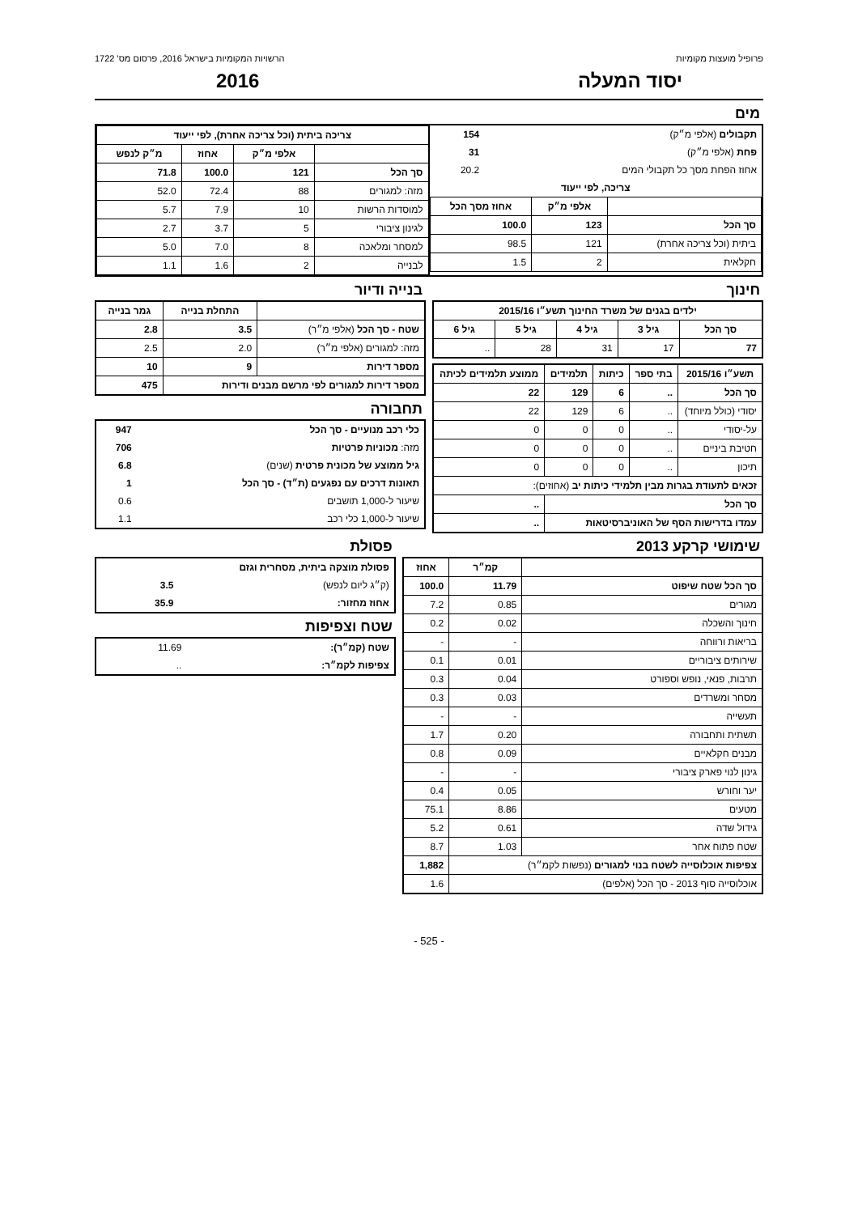פרופיל מועצות מקומיות הרשויות המקומיות בישראל 2016, פרסום מס' 1722
יסוד המעלה 2016
מים
| תקבולים (אלפי מ״ק) | 154 |
| פחת (אלפי מ״ק) | 31 |
| אחוז הפחת מסך כל תקבולי המים | 20.2 |
| צריכה, לפי ייעוד | |
| | אלפי מ״ק | אחוז מסך הכל |
| --- | --- | --- |
| סך הכל | 123 | 100.0 |
| ביתית (וכל צריכה אחרת) | 121 | 98.5 |
| חקלאית | 2 | 1.5 |
| צריכה ביתית (וכל צריכה אחרת), לפי ייעוד | | | |
| --- | --- | --- | --- |
| | אלפי מ״ק | אחוז | מ״ק לנפש |
| סך הכל | 121 | 100.0 | 71.8 |
| מזה: למגורים | 88 | 72.4 | 52.0 |
| למוסדות הרשות | 10 | 7.9 | 5.7 |
| לגינון ציבורי | 5 | 3.7 | 2.7 |
| למסחר ומלאכה | 8 | 7.0 | 5.0 |
| לבנייה | 2 | 1.6 | 1.1 |
חינוך
| ילדים בגנים של משרד החינוך תשע״ו 2015/16 | | | | |
| --- | --- | --- | --- | --- |
| סך הכל | גיל 3 | גיל 4 | גיל 5 | גיל 6 |
| 77 | 17 | 31 | 28 | .. |
| תשע״ו 2015/16 | בתי ספר | כיתות | תלמידים | ממוצע תלמידים לכיתה |
| --- | --- | --- | --- | --- |
| סך הכל | .. | 6 | 129 | 22 |
| יסודי (כולל מיוחד) | .. | 6 | 129 | 22 |
| על-יסודי | .. | 0 | 0 | 0 |
| חטיבת ביניים | .. | 0 | 0 | 0 |
| תיכון | .. | 0 | 0 | 0 |
| זכאים לתעודת בגרות מבין תלמידי כיתות יב (אחוזים): | | | | |
| סך הכל | | | | .. |
| עמדו בדרישות הסף של האוניברסיטאות | | | | .. |
בנייה ודיור
| | התחלת בנייה | גמר בנייה |
| --- | --- | --- |
| שטח - סך הכל (אלפי מ״ר) | 3.5 | 2.8 |
| מזה: למגורים (אלפי מ״ר) | 2.0 | 2.5 |
| מספר דירות | 9 | 10 |
| מספר דירות למגורים לפי מרשם מבנים ודירות | | 475 |
תחבורה
| כלי רכב מנועיים - סך הכל | 947 |
| מזה: מכוניות פרטיות | 706 |
| גיל ממוצע של מכונית פרטית (שנים) | 6.8 |
| תאונות דרכים עם נפגעים (ת״ד) - סך הכל | 1 |
| שיעור ל-1,000 תושבים | 0.6 |
| שיעור ל-1,000 כלי רכב | 1.1 |
שימושי קרקע 2013
| | קמ״ר | אחוז |
| --- | --- | --- |
| סך הכל שטח שיפוט | 11.79 | 100.0 |
| מגורים | 0.85 | 7.2 |
| חינוך והשכלה | 0.02 | 0.2 |
| בריאות ורווחה | - | - |
| שירותים ציבוריים | 0.01 | 0.1 |
| תרבות, פנאי, נופש וספורט | 0.04 | 0.3 |
| מסחר ומשרדים | 0.03 | 0.3 |
| תעשייה | - | - |
| תשתית ותחבורה | 0.20 | 1.7 |
| מבנים חקלאיים | 0.09 | 0.8 |
| גינון לנוי פארק ציבורי | - | - |
| יער וחורש | 0.05 | 0.4 |
| מטעים | 8.86 | 75.1 |
| גידול שדה | 0.61 | 5.2 |
| שטח פתוח אחר | 1.03 | 8.7 |
| צפיפות אוכלוסייה לשטח בנוי למגורים (נפשות לקמ״ר) | | 1,882 |
| אוכלוסייה סוף 2013 - סך הכל (אלפים) | | 1.6 |
פסולת
| פסולת מוצקה ביתית, מסחרית וגזם | |
| (ק״ג ליום לנפש) | 3.5 |
| אחוז מחזור: | 35.9 |
שטח וצפיפות
| שטח (קמ״ר): | 11.69 |
| צפיפות לקמ״ר: | .. |
- 525 -